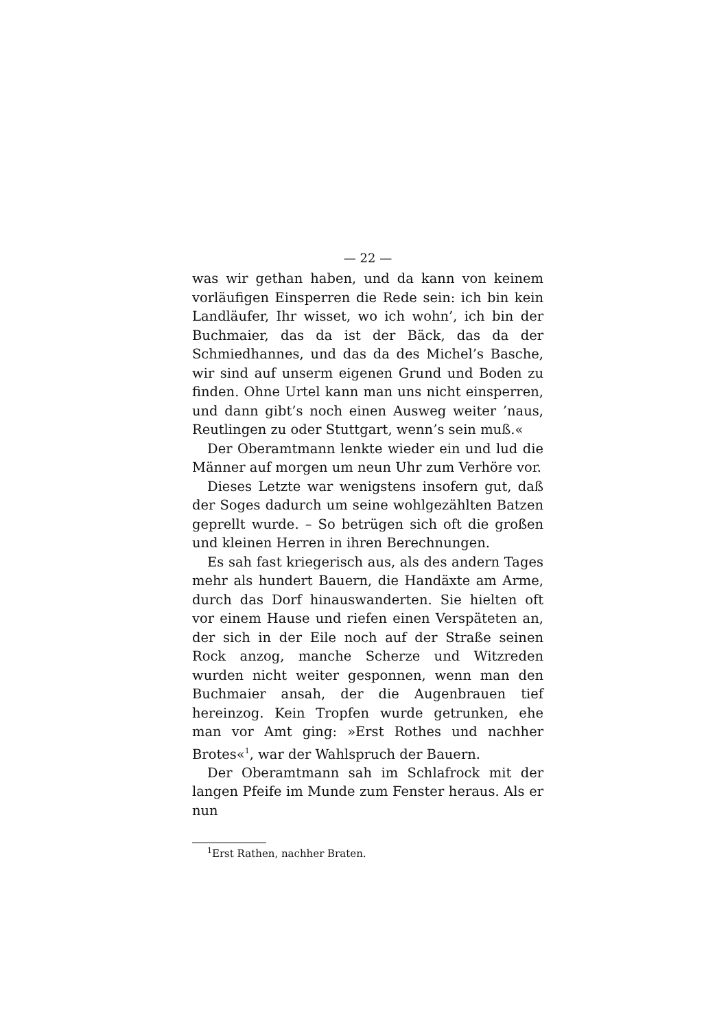— 22 —
was wir gethan haben, und da kann von keinem vorläufigen Einsperren die Rede sein: ich bin kein Landläufer, Ihr wisset, wo ich wohn’, ich bin der Buchmaier, das da ist der Bäck, das da der Schmiedhannes, und das da des Michel’s Basche, wir sind auf unserm eigenen Grund und Boden zu finden. Ohne Urtel kann man uns nicht einsperren, und dann gibt’s noch einen Ausweg weiter ’naus, Reutlingen zu oder Stuttgart, wenn’s sein muß.«
Der Oberamtmann lenkte wieder ein und lud die Männer auf morgen um neun Uhr zum Verhöre vor.
Dieses Letzte war wenigstens insofern gut, daß der Soges dadurch um seine wohlgezählten Batzen geprellt wurde. – So betrügen sich oft die großen und kleinen Herren in ihren Berechnungen.
Es sah fast kriegerisch aus, als des andern Tages mehr als hundert Bauern, die Handäxte am Arme, durch das Dorf hinauswanderten. Sie hielten oft vor einem Hause und riefen einen Verspäteten an, der sich in der Eile noch auf der Straße seinen Rock anzog, manche Scherze und Witzreden wurden nicht weiter gesponnen, wenn man den Buchmaier ansah, der die Augenbrauen tief hereinzog. Kein Tropfen wurde getrunken, ehe man vor Amt ging: »Erst Rothes und nachher Brotes«<sup>1</sup>, war der Wahlspruch der Bauern.
Der Oberamtmann sah im Schlafrock mit der langen Pfeife im Munde zum Fenster heraus. Als er nun
<sup>1</sup> Erst Rathen, nachher Braten.